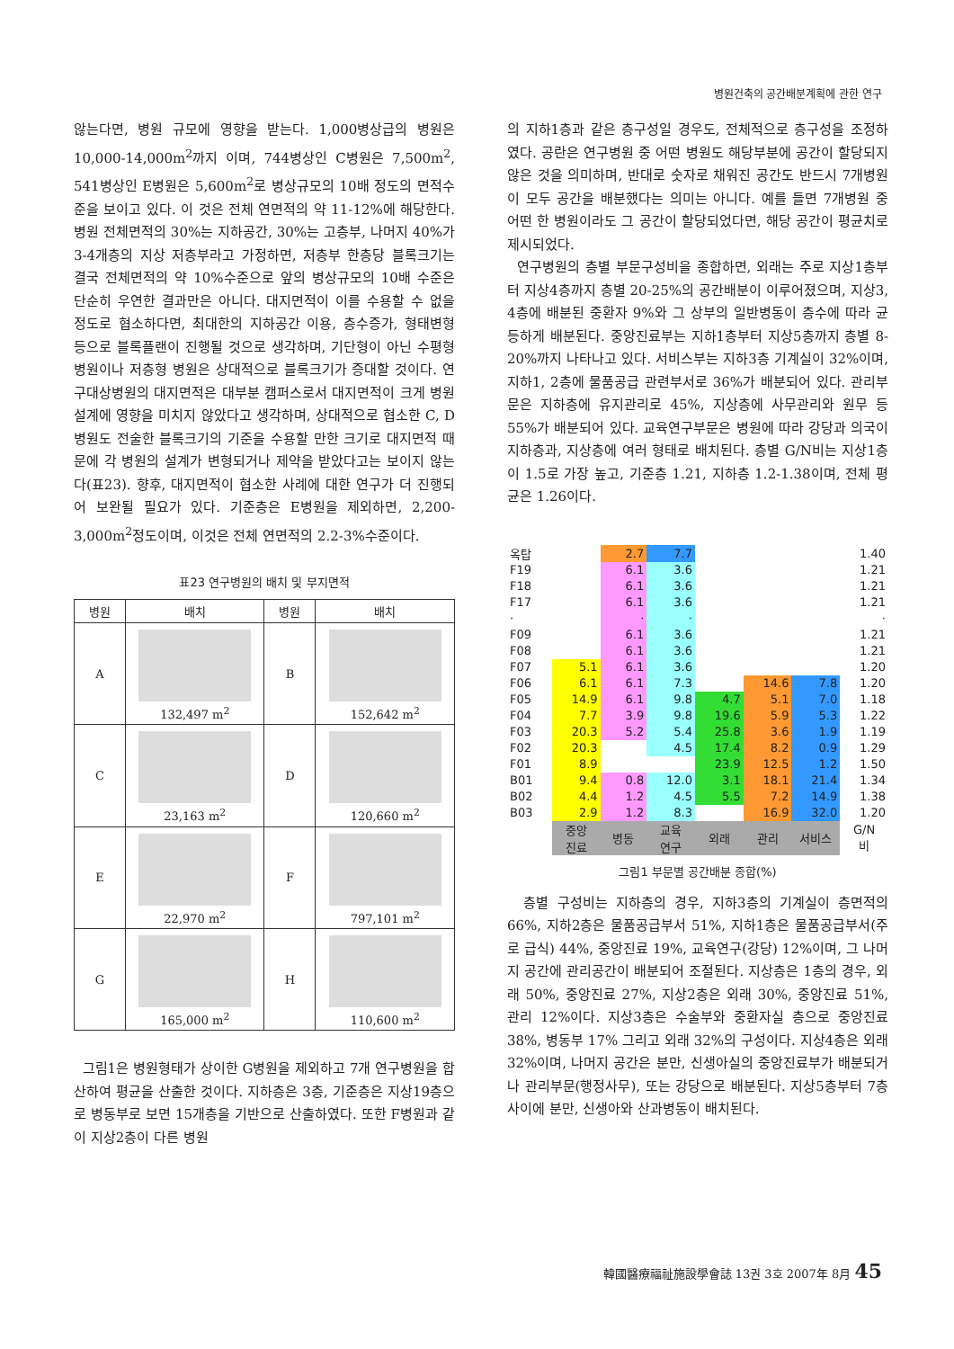병원건축의 공간배분계획에 관한 연구
않는다면, 병원 규모에 영향을 받는다. 1,000병상급의 병원은 10,000-14,000m<sup>2</sup>까지 이며, 744병상인 C병원은 7,500m<sup>2</sup>, 541병상인 E병원은 5,600m<sup>2</sup>로 병상규모의 10배 정도의 면적수준을 보이고 있다. 이 것은 전체 연면적의 약 11-12%에 해당한다. 병원 전체면적의 30%는 지하공간, 30%는 고층부, 나머지 40%가 3-4개층의 지상 저층부라고 가정하면, 저층부 한층당 블록크기는 결국 전체면적의 약 10%수준으로 앞의 병상규모의 10배 수준은 단순히 우연한 결과만은 아니다. 대지면적이 이를 수용할 수 없을 정도로 협소하다면, 최대한의 지하공간 이용, 층수증가, 형태변형 등으로 블록플랜이 진행될 것으로 생각하며, 기단형이 아닌 수평형 병원이나 저층형 병원은 상대적으로 블록크기가 증대할 것이다. 연구대상병원의 대지면적은 대부분 캠퍼스로서 대지면적이 크게 병원설계에 영향을 미치지 않았다고 생각하며, 상대적으로 협소한 C, D병원도 전술한 블록크기의 기준을 수용할 만한 크기로 대지면적 때문에 각 병원의 설계가 변형되거나 제약을 받았다고는 보이지 않는다(표23). 향후, 대지면적이 협소한 사례에 대한 연구가 더 진행되어 보완될 필요가 있다. 기준층은 E병원을 제외하면, 2,200-3,000m<sup>2</sup>정도이며, 이것은 전체 연면적의 2.2-3%수준이다.
표23 연구병원의 배치 및 부지면적
| 병원 | 배치 | 병원 | 배치 |
| --- | --- | --- | --- |
| A | 132,497 m<sup>2</sup> | B | 152,642 m<sup>2</sup> |
| C | 23,163 m<sup>2</sup> | D | 120,660 m<sup>2</sup> |
| E | 22,970 m<sup>2</sup> | F | 797,101 m<sup>2</sup> |
| G | 165,000 m<sup>2</sup> | H | 110,600 m<sup>2</sup> |
그림1은 병원형태가 상이한 G병원을 제외하고 7개 연구병원을 합산하여 평균을 산출한 것이다. 지하층은 3층, 기준층은 지상19층으로 병동부로 보면 15개층을 기반으로 산출하였다. 또한 F병원과 같이 지상2층이 다른 병원
의 지하1층과 같은 층구성일 경우도, 전체적으로 층구성을 조정하였다. 공란은 연구병원 중 어떤 병원도 해당부분에 공간이 할당되지 않은 것을 의미하며, 반대로 숫자로 채워진 공간도 반드시 7개병원이 모두 공간을 배분했다는 의미는 아니다. 예를 들면 7개병원 중 어떤 한 병원이라도 그 공간이 할당되었다면, 해당 공간이 평균치로 제시되었다.
연구병원의 층별 부문구성비을 종합하면, 외래는 주로 지상1층부터 지상4층까지 층별 20-25%의 공간배분이 이루어졌으며, 지상3, 4층에 배분된 중환자 9%와 그 상부의 일반병동이 층수에 따라 균등하게 배분된다. 중앙진료부는 지하1층부터 지상5층까지 층별 8-20%까지 나타나고 있다. 서비스부는 지하3층 기계실이 32%이며, 지하1, 2층에 물품공급 관련부서로 36%가 배분되어 있다. 관리부문은 지하층에 유지관리로 45%, 지상층에 사무관리와 원무 등 55%가 배분되어 있다. 교육연구부문은 병원에 따라 강당과 의국이 지하층과, 지상층에 여러 형태로 배치된다. 층별 G/N비는 지상1층이 1.5로 가장 높고, 기준층 1.21, 지하층 1.2-1.38이며, 전체 평균은 1.26이다.
| 옥탑 | | 2.7 | 7.7 | | | | 1.40 |
| F19 | | 6.1 | 3.6 | | | | 1.21 |
| F18 | | 6.1 | 3.6 | | | | 1.21 |
| F17 | | 6.1 | 3.6 | | | | 1.21 |
| · | | · | · | | | | · |
| F09 | | 6.1 | 3.6 | | | | 1.21 |
| F08 | | 6.1 | 3.6 | | | | 1.21 |
| F07 | 5.1 | 6.1 | 3.6 | | | | 1.20 |
| F06 | 6.1 | 6.1 | 7.3 | | 14.6 | 7.8 | 1.20 |
| F05 | 14.9 | 6.1 | 9.8 | 4.7 | 5.1 | 7.0 | 1.18 |
| F04 | 7.7 | 3.9 | 9.8 | 19.6 | 5.9 | 5.3 | 1.22 |
| F03 | 20.3 | 5.2 | 5.4 | 25.8 | 3.6 | 1.9 | 1.19 |
| F02 | 20.3 | | 4.5 | 17.4 | 8.2 | 0.9 | 1.29 |
| F01 | 8.9 | | | 23.9 | 12.5 | 1.2 | 1.50 |
| B01 | 9.4 | 0.8 | 12.0 | 3.1 | 18.1 | 21.4 | 1.34 |
| B02 | 4.4 | 1.2 | 4.5 | 5.5 | 7.2 | 14.9 | 1.38 |
| B03 | 2.9 | 1.2 | 8.3 | | 16.9 | 32.0 | 1.20 |
| | 중앙 진료 | 병동 | 교육 연구 | 외래 | 관리 | 서비스 | G/N 비 |
그림1 부문별 공간배분 종합(%)
층별 구성비는 지하층의 경우, 지하3층의 기계실이 층면적의 66%, 지하2층은 물품공급부서 51%, 지하1층은 물품공급부서(주로 급식) 44%, 중앙진료 19%, 교육연구(강당) 12%이며, 그 나머지 공간에 관리공간이 배분되어 조절된다. 지상층은 1층의 경우, 외래 50%, 중앙진료 27%, 지상2층은 외래 30%, 중앙진료 51%, 관리 12%이다. 지상3층은 수술부와 중환자실 층으로 중앙진료 38%, 병동부 17% 그리고 외래 32%의 구성이다. 지상4층은 외래 32%이며, 나머지 공간은 분만, 신생아실의 중앙진료부가 배분되거나 관리부문(행정사무), 또는 강당으로 배분된다. 지상5층부터 7층사이에 분만, 신생아와 산과병동이 배치된다.
韓國醫療福祉施設學會誌 13권 3호 2007年 8月 45